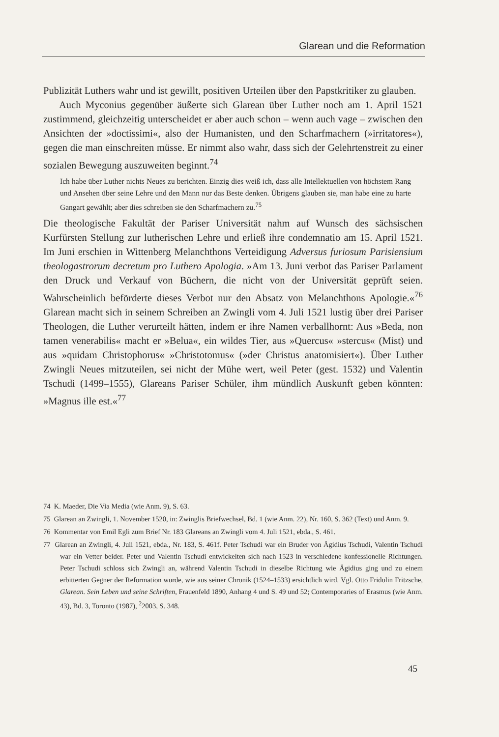Glarean und die Reformation
Publizität Luthers wahr und ist gewillt, positiven Urteilen über den Papstkritiker zu glauben.
Auch Myconius gegenüber äußerte sich Glarean über Luther noch am 1. April 1521 zustimmend, gleichzeitig unterscheidet er aber auch schon – wenn auch vage – zwischen den Ansichten der »doctissimi«, also der Humanisten, und den Scharfmachern (»irritatores«), gegen die man einschreiten müsse. Er nimmt also wahr, dass sich der Gelehrtenstreit zu einer sozialen Bewegung auszuweiten beginnt.<sup>74</sup>
Ich habe über Luther nichts Neues zu berichten. Einzig dies weiß ich, dass alle Intellektuellen von höchstem Rang und Ansehen über seine Lehre und den Mann nur das Beste denken. Übrigens glauben sie, man habe eine zu harte Gangart gewählt; aber dies schreiben sie den Scharfmachern zu.<sup>75</sup>
Die theologische Fakultät der Pariser Universität nahm auf Wunsch des sächsischen Kurfürsten Stellung zur lutherischen Lehre und erließ ihre condemnatio am 15. April 1521. Im Juni erschien in Wittenberg Melanchthons Verteidigung Adversus furiosum Parisiensium theologastrorum decretum pro Luthero Apologia. »Am 13. Juni verbot das Pariser Parlament den Druck und Verkauf von Büchern, die nicht von der Universität geprüft seien. Wahrscheinlich beförderte dieses Verbot nur den Absatz von Melanchthons Apologie.«<sup>76</sup> Glarean macht sich in seinem Schreiben an Zwingli vom 4. Juli 1521 lustig über drei Pariser Theologen, die Luther verurteilt hätten, indem er ihre Namen verballhornt: Aus »Beda, non tamen venerabilis« macht er »Belua«, ein wildes Tier, aus »Quercus« »stercus« (Mist) und aus »quidam Christophorus« »Christotomus« (»der Christus anatomisiert«). Über Luther Zwingli Neues mitzuteilen, sei nicht der Mühe wert, weil Peter (gest. 1532) und Valentin Tschudi (1499–1555), Glareans Pariser Schüler, ihm mündlich Auskunft geben könnten: »Magnus ille est.«<sup>77</sup>
74 K. Maeder, Die Via Media (wie Anm. 9), S. 63.
75 Glarean an Zwingli, 1. November 1520, in: Zwinglis Briefwechsel, Bd. 1 (wie Anm. 22), Nr. 160, S. 362 (Text) und Anm. 9.
76 Kommentar von Emil Egli zum Brief Nr. 183 Glareans an Zwingli vom 4. Juli 1521, ebda., S. 461.
77 Glarean an Zwingli, 4. Juli 1521, ebda., Nr. 183, S. 461f. Peter Tschudi war ein Bruder von Ägidius Tschudi, Valentin Tschudi war ein Vetter beider. Peter und Valentin Tschudi entwickelten sich nach 1523 in verschiedene konfessionelle Richtungen. Peter Tschudi schloss sich Zwingli an, während Valentin Tschudi in dieselbe Richtung wie Ägidius ging und zu einem erbitterten Gegner der Reformation wurde, wie aus seiner Chronik (1524–1533) ersichtlich wird. Vgl. Otto Fridolin Fritzsche, Glarean. Sein Leben und seine Schriften, Frauenfeld 1890, Anhang 4 und S. 49 und 52; Contemporaries of Erasmus (wie Anm. 43), Bd. 3, Toronto (1987), <sup>2</sup>2003, S. 348.
45